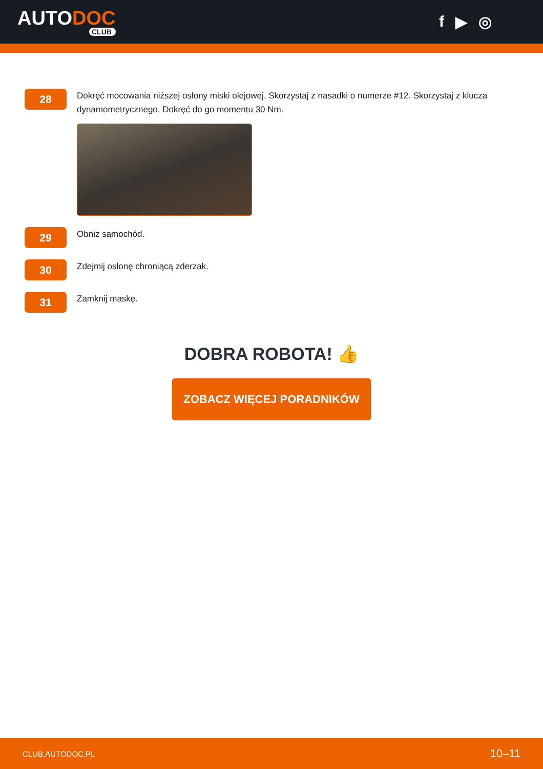AUTODOC
CLUB
f ▶ ◎
28
Dokręć mocowania niższej osłony miski olejowej. Skorzystaj z nasadki o numerze #12. Skorzystaj z klucza dynamometrycznego. Dokręć do go momentu 30 Nm.
29
Obniż samochód.
30
Zdejmij osłonę chroniącą zderzak.
31
Zamknij maskę.
DOBRA ROBOTA! 👍
ZOBACZ WIĘCEJ PORADNIKÓW
CLUB.AUTODOC.PL 10–11